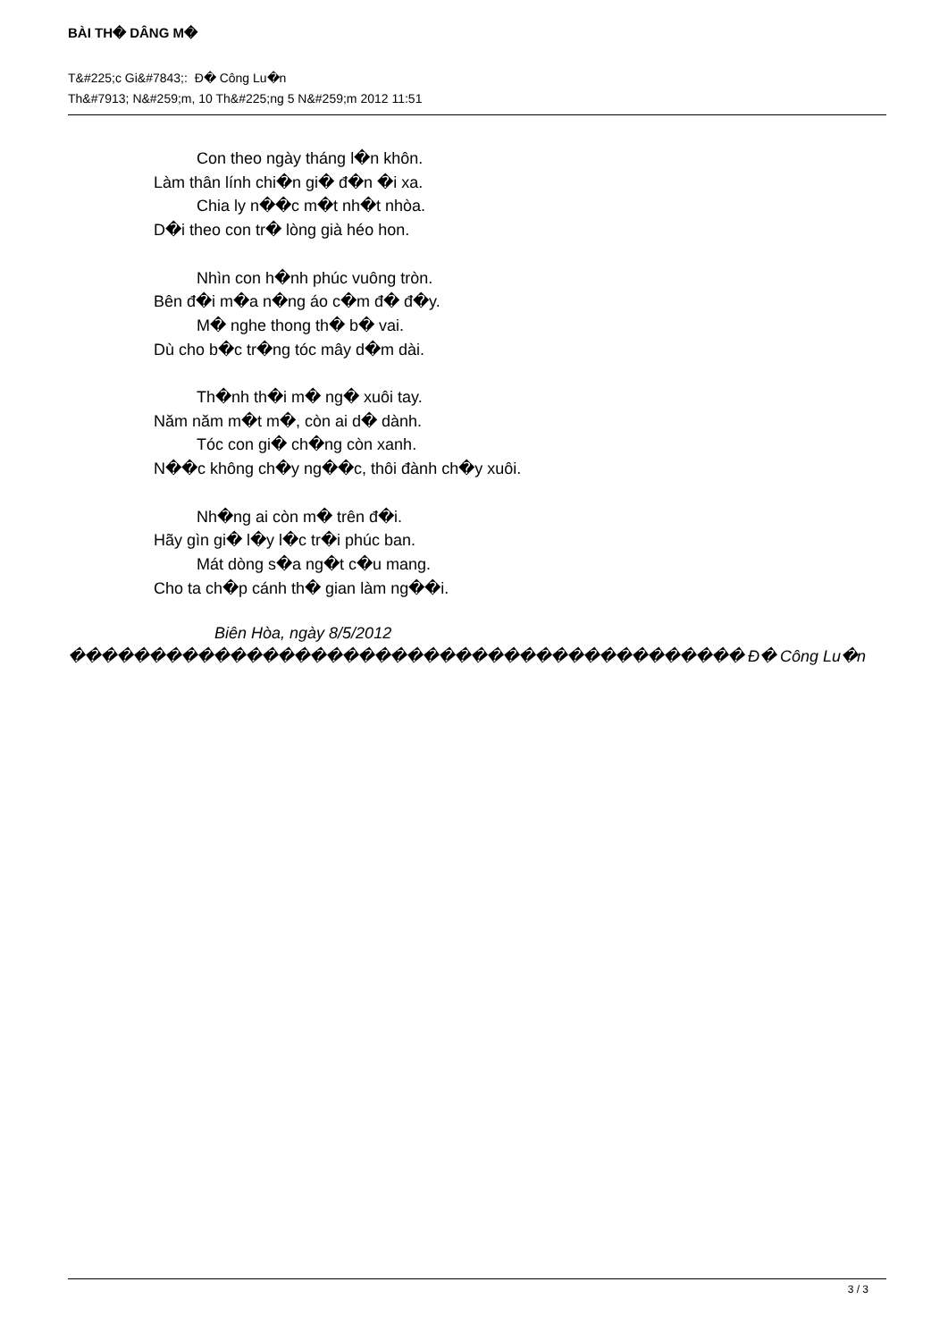BÀI TH� DÂNG M�
T&#225;c Gi&#7843;: Đ� Công Lu�n
Th&#7913; N&#259;m, 10 Th&#225;ng 5 N&#259;m 2012 11:51
Con theo ngày tháng l�n khôn.
Làm thân lính chi�n gi� đ�n �i xa.
Chia ly n��c m�t nh�t nhòa.
D�i theo con tr� lòng già héo hon.
Nhìn con h�nh phúc vuông tròn.
Bên đ�i m�a n�ng áo c�m đ� đ�y.
M� nghe thong th� b� vai.
Dù cho b�c tr�ng tóc mây d�m dài.
Th�nh th�i m� ng� xuôi tay.
Năm năm m�t m�, còn ai d� dành.
Tóc con gi� ch�ng còn xanh.
N��c không ch�y ng��c, thôi đành ch�y xuôi.
Nh�ng ai còn m� trên đ�i.
Hãy gìn gi� l�y l�c tr�i phúc ban.
Mát dòng s�a ng�t c�u mang.
Cho ta ch�p cánh th� gian làm ng��i.
Biên Hòa, ngày 8/5/2012
������������������������������������������ Đ� Công Lu�n
3 / 3